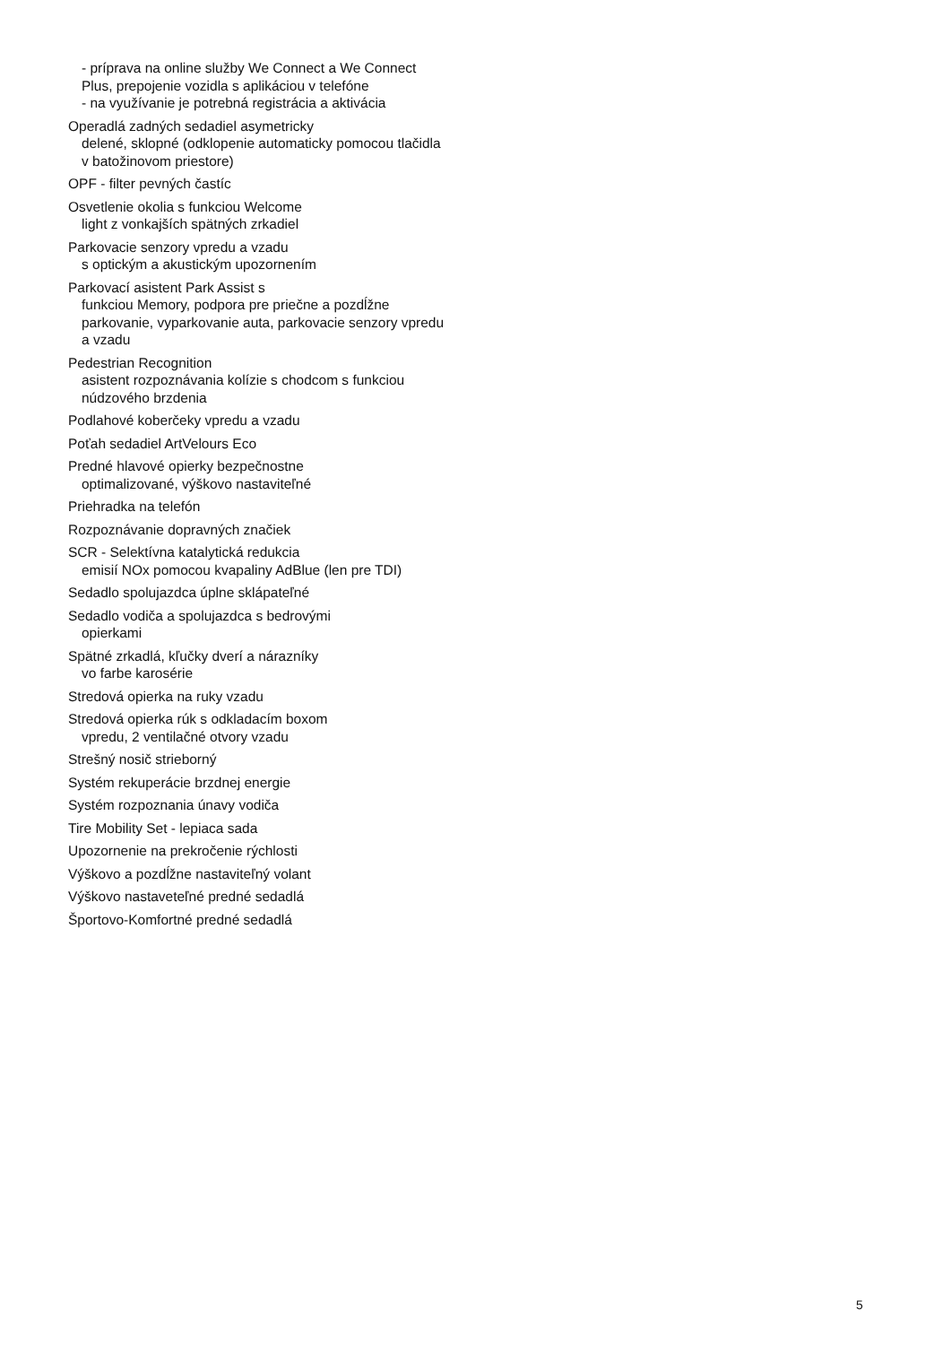- príprava na online služby We Connect a We Connect Plus, prepojenie vozidla s aplikáciou v telefóne
- na využívanie je potrebná registrácia a aktivácia
Operadlá zadných sedadiel asymetricky
delené, sklopné (odklopenie automaticky pomocou tlačidla v batožinovom priestore)
OPF - filter pevných častíc
Osvetlenie okolia s funkciou Welcome
light z vonkajších spätných zrkadiel
Parkovacie senzory vpredu a vzadu
s optickým a akustickým upozornením
Parkovací asistent Park Assist s
funkciou Memory, podpora pre priečne a pozdĺžne parkovanie, vyparkovanie auta, parkovacie senzory vpredu a vzadu
Pedestrian Recognition
asistent rozpoznávania kolízie s chodcom s funkciou núdzového brzdenia
Podlahové koberčeky vpredu a vzadu
Poťah sedadiel ArtVelours Eco
Predné hlavové opierky bezpečnostne
optimalizované, výškovo nastaviteľné
Priehradka na telefón
Rozpoznávanie dopravných značiek
SCR - Selektívna katalytická redukcia
emisií NOx pomocou kvapaliny AdBlue (len pre TDI)
Sedadlo spolujazdca úplne sklápateľné
Sedadlo vodiča a spolujazdca s bedrovými
opierkami
Spätné zrkadlá, kľučky dverí a nárazníky
vo farbe karosérie
Stredová opierka na ruky vzadu
Stredová opierka rúk s odkladacím boxom
vpredu, 2 ventilačné otvory vzadu
Strešný nosič strieborný
Systém rekuperácie brzdnej energie
Systém rozpoznania únavy vodiča
Tire Mobility Set - lepiaca sada
Upozornenie na prekročenie rýchlosti
Výškovo a pozdĺžne nastaviteľný volant
Výškovo nastaveteľné predné sedadlá
Športovo-Komfortné predné sedadlá
5